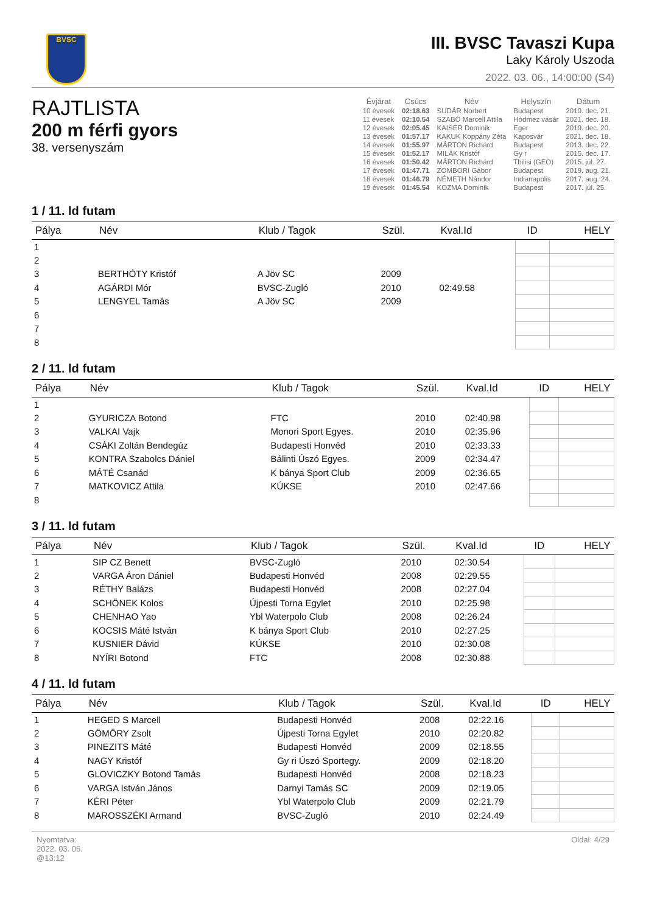BVSC
III. BVSC Tavaszi Kupa
Laky Károly Uszoda
2022. 03. 06., 14:00:00 (S4)
RAJTLISTA
200 m férfi gyors
38. versenyszám
| Évjárat | Csúcs | Név | Helyszín | Dátum |
| --- | --- | --- | --- | --- |
| 10 évesek | 02:18.63 | SUDÁR Norbert | Budapest | 2019. dec. 21. |
| 11 évesek | 02:10.54 | SZABÓ Marcell Attila | Hódmez vásár | 2021. dec. 18. |
| 12 évesek | 02:05.45 | KAISER Dominik | Eger | 2019. dec. 20. |
| 13 évesek | 01:57.17 | KAKUK Koppány Zéta | Kaposvár | 2021. dec. 18. |
| 14 évesek | 01:55.97 | MÁRTON Richárd | Budapest | 2013. dec. 22. |
| 15 évesek | 01:52.17 | MILÁK Kristóf | Gy r | 2015. dec. 17. |
| 16 évesek | 01:50.42 | MÁRTON Richárd | Tbilisi (GEO) | 2015. júl. 27. |
| 17 évesek | 01:47.71 | ZOMBORI Gábor | Budapest | 2019. aug. 21. |
| 18 évesek | 01:46.79 | NÉMETH Nándor | Indianapolis | 2017. aug. 24. |
| 19 évesek | 01:45.54 | KOZMA Dominik | Budapest | 2017. júl. 25. |
1 / 11. ld futam
| Pálya | Név | Klub / Tagok | Szül. | Kval.Id | ID | HELY |
| --- | --- | --- | --- | --- | --- | --- |
| 1 | | | | | | |
| 2 | | | | | | |
| 3 | BERTHÓTY Kristóf | A Jöv SC | 2009 | | | |
| 4 | AGÁRDI Mór | BVSC-Zugló | 2010 | 02:49.58 | | |
| 5 | LENGYEL Tamás | A Jöv SC | 2009 | | | |
| 6 | | | | | | |
| 7 | | | | | | |
| 8 | | | | | | |
2 / 11. ld futam
| Pálya | Név | Klub / Tagok | Szül. | Kval.Id | ID | HELY |
| --- | --- | --- | --- | --- | --- | --- |
| 1 | | | | | | |
| 2 | GYURICZA Botond | FTC | 2010 | 02:40.98 | | |
| 3 | VALKAI Vajk | Monori Sport Egyes. | 2010 | 02:35.96 | | |
| 4 | CSÁKI Zoltán Bendegúz | Budapesti Honvéd | 2010 | 02:33.33 | | |
| 5 | KONTRA Szabolcs Dániel | Bálinti Úszó Egyes. | 2009 | 02:34.47 | | |
| 6 | MÁTÉ Csanád | K bánya Sport Club | 2009 | 02:36.65 | | |
| 7 | MATKOVICZ Attila | KÚKSE | 2010 | 02:47.66 | | |
| 8 | | | | | | |
3 / 11. ld futam
| Pálya | Név | Klub / Tagok | Szül. | Kval.Id | ID | HELY |
| --- | --- | --- | --- | --- | --- | --- |
| 1 | SIP CZ Benett | BVSC-Zugló | 2010 | 02:30.54 | | |
| 2 | VARGA Áron Dániel | Budapesti Honvéd | 2008 | 02:29.55 | | |
| 3 | RÉTHY Balázs | Budapesti Honvéd | 2008 | 02:27.04 | | |
| 4 | SCHÖNEK Kolos | Újpesti Torna Egylet | 2010 | 02:25.98 | | |
| 5 | CHENHAO Yao | Ybl Waterpolo Club | 2008 | 02:26.24 | | |
| 6 | KOCSIS Máté István | K bánya Sport Club | 2010 | 02:27.25 | | |
| 7 | KUSNIER Dávid | KÚKSE | 2010 | 02:30.08 | | |
| 8 | NYÍRI Botond | FTC | 2008 | 02:30.88 | | |
4 / 11. ld futam
| Pálya | Név | Klub / Tagok | Szül. | Kval.Id | ID | HELY |
| --- | --- | --- | --- | --- | --- | --- |
| 1 | HEGED S Marcell | Budapesti Honvéd | 2008 | 02:22.16 | | |
| 2 | GÖMÖRY Zsolt | Újpesti Torna Egylet | 2010 | 02:20.82 | | |
| 3 | PINEZITS Máté | Budapesti Honvéd | 2009 | 02:18.55 | | |
| 4 | NAGY Kristóf | Gy ri Úszó Sportegy. | 2009 | 02:18.20 | | |
| 5 | GLOVICZKY Botond Tamás | Budapesti Honvéd | 2008 | 02:18.23 | | |
| 6 | VARGA István János | Darnyi Tamás SC | 2009 | 02:19.05 | | |
| 7 | KÉRI Péter | Ybl Waterpolo Club | 2009 | 02:21.79 | | |
| 8 | MAROSSZÉKI Armand | BVSC-Zugló | 2010 | 02:24.49 | | |
Nyomtatva:
2022. 03. 06.
@13:12
Oldal: 4/29